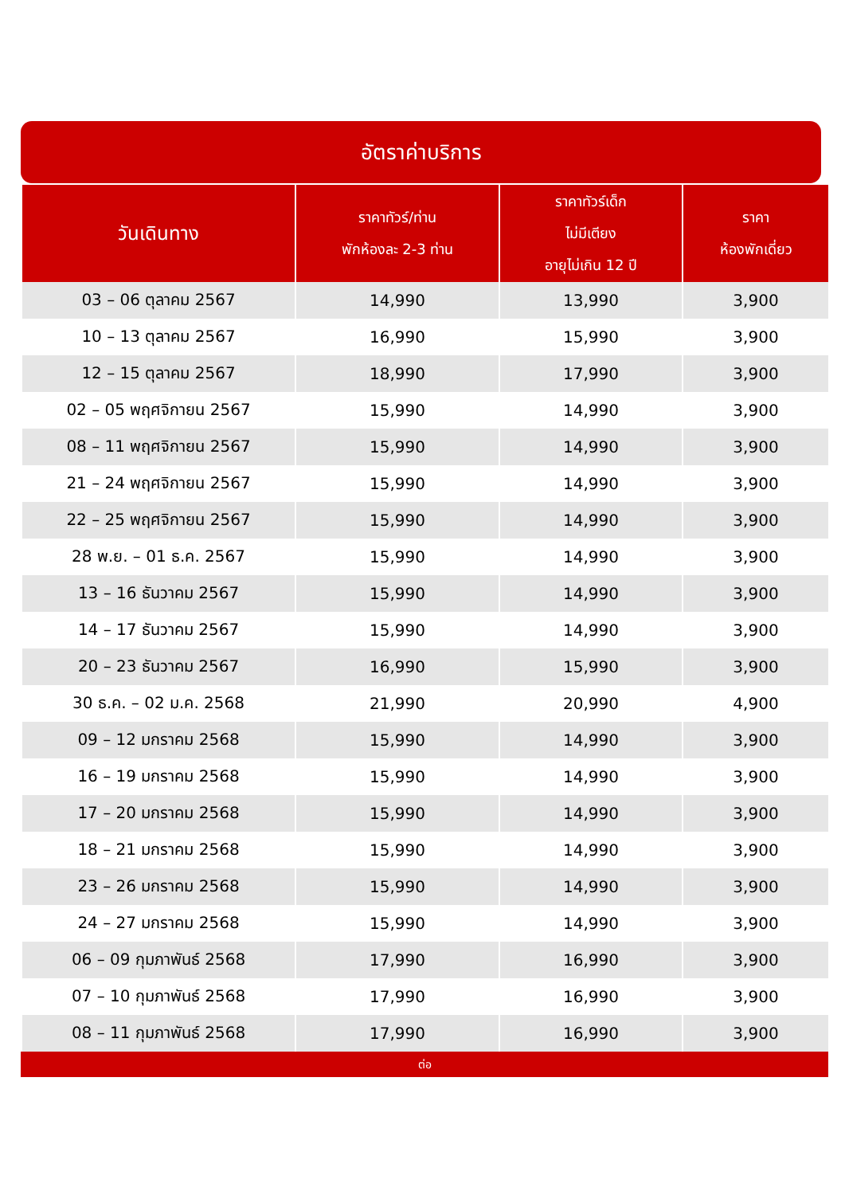อัตราค่าบริการ
| วันเดินทาง | ราคาทัวร์/ท่าน พักห้องละ 2-3 ท่าน | ราคาทัวร์เด็ก ไม่มีเตียง อายุไม่เกิน 12 ปี | ราคา ห้องพักเดี่ยว |
| --- | --- | --- | --- |
| 03 – 06 ตุลาคม 2567 | 14,990 | 13,990 | 3,900 |
| 10 – 13 ตุลาคม 2567 | 16,990 | 15,990 | 3,900 |
| 12 – 15 ตุลาคม 2567 | 18,990 | 17,990 | 3,900 |
| 02 – 05 พฤศจิกายน 2567 | 15,990 | 14,990 | 3,900 |
| 08 – 11 พฤศจิกายน 2567 | 15,990 | 14,990 | 3,900 |
| 21 – 24 พฤศจิกายน 2567 | 15,990 | 14,990 | 3,900 |
| 22 – 25 พฤศจิกายน 2567 | 15,990 | 14,990 | 3,900 |
| 28 พ.ย. – 01 ธ.ค. 2567 | 15,990 | 14,990 | 3,900 |
| 13 – 16 ธันวาคม 2567 | 15,990 | 14,990 | 3,900 |
| 14 – 17 ธันวาคม 2567 | 15,990 | 14,990 | 3,900 |
| 20 – 23 ธันวาคม 2567 | 16,990 | 15,990 | 3,900 |
| 30 ธ.ค. – 02 ม.ค. 2568 | 21,990 | 20,990 | 4,900 |
| 09 – 12 มกราคม 2568 | 15,990 | 14,990 | 3,900 |
| 16 – 19 มกราคม 2568 | 15,990 | 14,990 | 3,900 |
| 17 – 20 มกราคม 2568 | 15,990 | 14,990 | 3,900 |
| 18 – 21 มกราคม 2568 | 15,990 | 14,990 | 3,900 |
| 23 – 26 มกราคม 2568 | 15,990 | 14,990 | 3,900 |
| 24 – 27 มกราคม 2568 | 15,990 | 14,990 | 3,900 |
| 06 – 09 กุมภาพันธ์ 2568 | 17,990 | 16,990 | 3,900 |
| 07 – 10 กุมภาพันธ์ 2568 | 17,990 | 16,990 | 3,900 |
| 08 – 11 กุมภาพันธ์ 2568 | 17,990 | 16,990 | 3,900 |
ต่อ